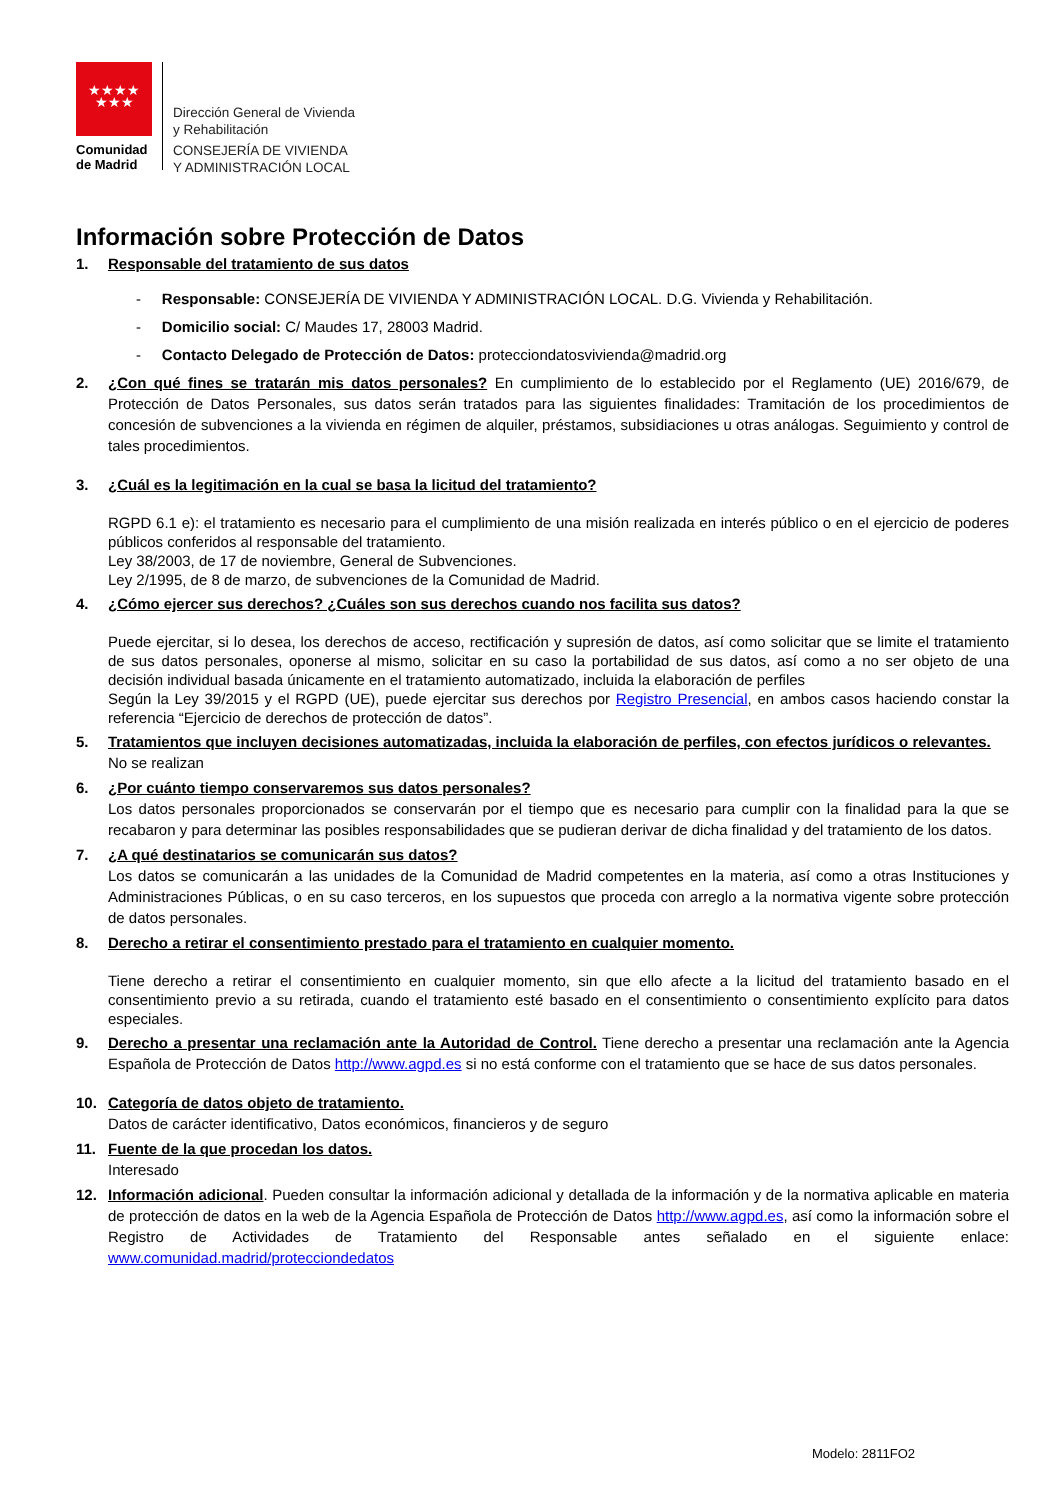★★★★
★★★
Comunidad
de Madrid
Dirección General de Vivienda
y Rehabilitación
CONSEJERÍA DE VIVIENDA
Y ADMINISTRACIÓN LOCAL
Información sobre Protección de Datos
1. Responsable del tratamiento de sus datos
- Responsable: CONSEJERÍA DE VIVIENDA Y ADMINISTRACIÓN LOCAL. D.G. Vivienda y Rehabilitación.
- Domicilio social: C/ Maudes 17, 28003 Madrid.
- Contacto Delegado de Protección de Datos: protecciondatosvivienda@madrid.org
2. ¿Con qué fines se tratarán mis datos personales? En cumplimiento de lo establecido por el Reglamento (UE) 2016/679, de Protección de Datos Personales, sus datos serán tratados para las siguientes finalidades: Tramitación de los procedimientos de concesión de subvenciones a la vivienda en régimen de alquiler, préstamos, subsidiaciones u otras análogas. Seguimiento y control de tales procedimientos.
3. ¿Cuál es la legitimación en la cual se basa la licitud del tratamiento?
RGPD 6.1 e): el tratamiento es necesario para el cumplimiento de una misión realizada en interés público o en el ejercicio de poderes públicos conferidos al responsable del tratamiento.
Ley 38/2003, de 17 de noviembre, General de Subvenciones.
Ley 2/1995, de 8 de marzo, de subvenciones de la Comunidad de Madrid.
4. ¿Cómo ejercer sus derechos? ¿Cuáles son sus derechos cuando nos facilita sus datos?
Puede ejercitar, si lo desea, los derechos de acceso, rectificación y supresión de datos, así como solicitar que se limite el tratamiento de sus datos personales, oponerse al mismo, solicitar en su caso la portabilidad de sus datos, así como a no ser objeto de una decisión individual basada únicamente en el tratamiento automatizado, incluida la elaboración de perfiles
Según la Ley 39/2015 y el RGPD (UE), puede ejercitar sus derechos por Registro Presencial, en ambos casos haciendo constar la referencia “Ejercicio de derechos de protección de datos”.
5. Tratamientos que incluyen decisiones automatizadas, incluida la elaboración de perfiles, con efectos jurídicos o relevantes.
No se realizan
6. ¿Por cuánto tiempo conservaremos sus datos personales?
Los datos personales proporcionados se conservarán por el tiempo que es necesario para cumplir con la finalidad para la que se recabaron y para determinar las posibles responsabilidades que se pudieran derivar de dicha finalidad y del tratamiento de los datos.
7. ¿A qué destinatarios se comunicarán sus datos?
Los datos se comunicarán a las unidades de la Comunidad de Madrid competentes en la materia, así como a otras Instituciones y Administraciones Públicas, o en su caso terceros, en los supuestos que proceda con arreglo a la normativa vigente sobre protección de datos personales.
8. Derecho a retirar el consentimiento prestado para el tratamiento en cualquier momento.
Tiene derecho a retirar el consentimiento en cualquier momento, sin que ello afecte a la licitud del tratamiento basado en el consentimiento previo a su retirada, cuando el tratamiento esté basado en el consentimiento o consentimiento explícito para datos especiales.
9. Derecho a presentar una reclamación ante la Autoridad de Control. Tiene derecho a presentar una reclamación ante la Agencia Española de Protección de Datos http://www.agpd.es si no está conforme con el tratamiento que se hace de sus datos personales.
10. Categoría de datos objeto de tratamiento.
Datos de carácter identificativo, Datos económicos, financieros y de seguro
11. Fuente de la que procedan los datos.
Interesado
12. Información adicional. Pueden consultar la información adicional y detallada de la información y de la normativa aplicable en materia de protección de datos en la web de la Agencia Española de Protección de Datos http://www.agpd.es, así como la información sobre el Registro de Actividades de Tratamiento del Responsable antes señalado en el siguiente enlace: www.comunidad.madrid/protecciondedatos
Modelo: 2811FO2